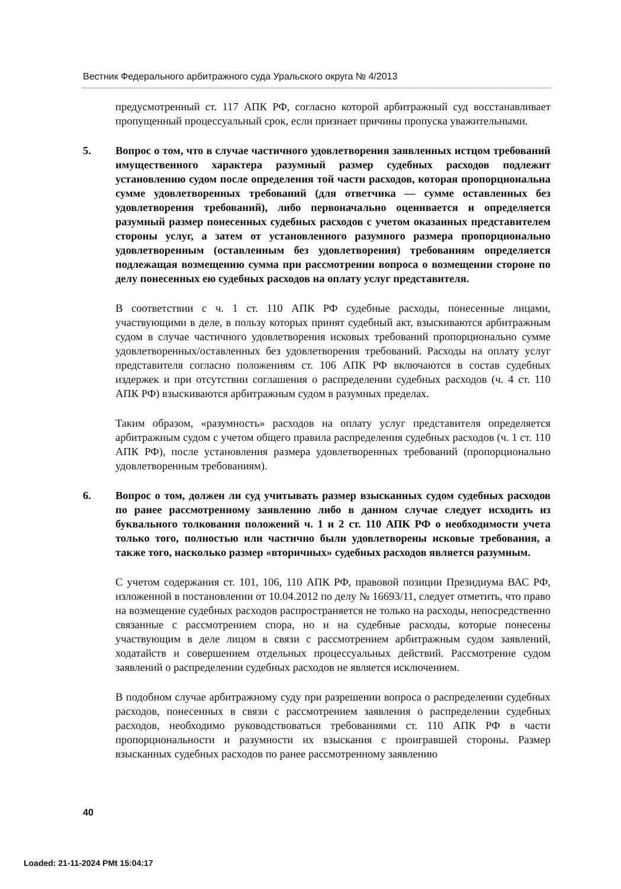Вестник Федерального арбитражного суда Уральского округа № 4/2013
предусмотренный ст. 117 АПК РФ, согласно которой арбитражный суд восстанавливает пропущенный процессуальный срок, если признает причины пропуска уважительными.
5. Вопрос о том, что в случае частичного удовлетворения заявленных истцом требований имущественного характера разумный размер судебных расходов подлежит установлению судом после определения той части расходов, которая пропорциональна сумме удовлетворенных требований (для ответчика — сумме оставленных без удовлетворения требований), либо первоначально оценивается и определяется разумный размер понесенных судебных расходов с учетом оказанных представителем стороны услуг, а затем от установленного разумного размера пропорционально удовлетворенным (оставленным без удовлетворения) требованиям определяется подлежащая возмещению сумма при рассмотрении вопроса о возмещении стороне по делу понесенных ею судебных расходов на оплату услуг представителя.
В соответствии с ч. 1 ст. 110 АПК РФ судебные расходы, понесенные лицами, участвующими в деле, в пользу которых принят судебный акт, взыскиваются арбитражным судом в случае частичного удовлетворения исковых требований пропорционально сумме удовлетворенных/оставленных без удовлетворения требований. Расходы на оплату услуг представителя согласно положениям ст. 106 АПК РФ включаются в состав судебных издержек и при отсутствии соглашения о распределении судебных расходов (ч. 4 ст. 110 АПК РФ) взыскиваются арбитражным судом в разумных пределах.
Таким образом, «разумность» расходов на оплату услуг представителя определяется арбитражным судом с учетом общего правила распределения судебных расходов (ч. 1 ст. 110 АПК РФ), после установления размера удовлетворенных требований (пропорционально удовлетворенным требованиям).
6. Вопрос о том, должен ли суд учитывать размер взысканных судом судебных расходов по ранее рассмотренному заявлению либо в данном случае следует исходить из буквального толкования положений ч. 1 и 2 ст. 110 АПК РФ о необходимости учета только того, полностью или частично были удовлетворены исковые требования, а также того, насколько размер «вторичных» судебных расходов является разумным.
С учетом содержания ст. 101, 106, 110 АПК РФ, правовой позиции Президиума ВАС РФ, изложенной в постановлении от 10.04.2012 по делу № 16693/11, следует отметить, что право на возмещение судебных расходов распространяется не только на расходы, непосредственно связанные с рассмотрением спора, но и на судебные расходы, которые понесены участвующим в деле лицом в связи с рассмотрением арбитражным судом заявлений, ходатайств и совершением отдельных процессуальных действий. Рассмотрение судом заявлений о распределении судебных расходов не является исключением.
В подобном случае арбитражному суду при разрешении вопроса о распределении судебных расходов, понесенных в связи с рассмотрением заявления о распределении судебных расходов, необходимо руководствоваться требованиями ст. 110 АПК РФ в части пропорциональности и разумности их взыскания с проигравшей стороны. Размер взысканных судебных расходов по ранее рассмотренному заявлению
40
Loaded: 21-11-2024 PMt 15:04:17